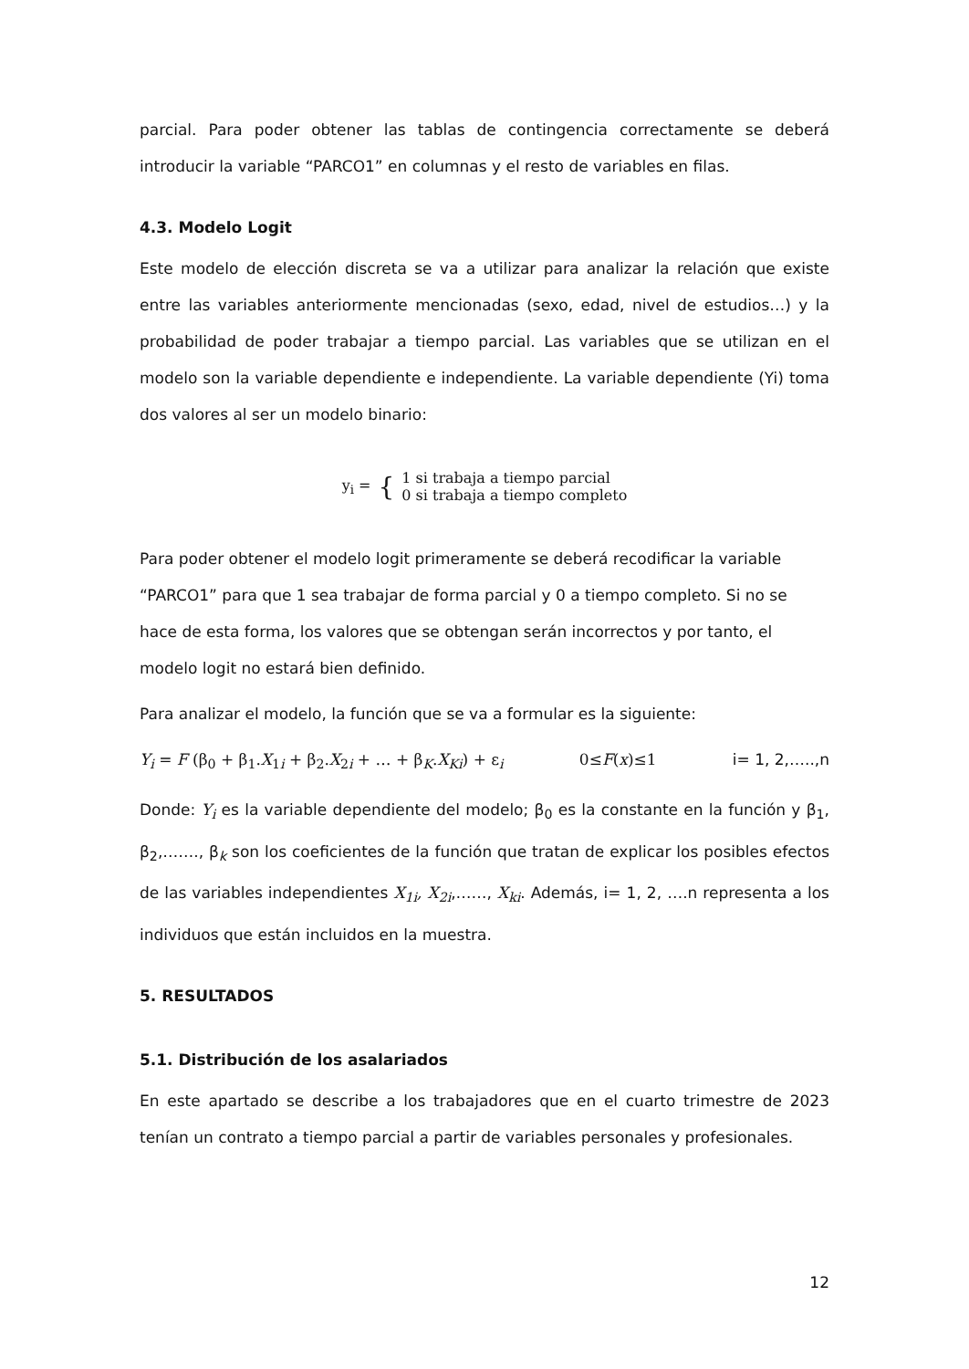parcial. Para poder obtener las tablas de contingencia correctamente se deberá introducir la variable “PARCO1” en columnas y el resto de variables en filas.
4.3. Modelo Logit
Este modelo de elección discreta se va a utilizar para analizar la relación que existe entre las variables anteriormente mencionadas (sexo, edad, nivel de estudios…) y la probabilidad de poder trabajar a tiempo parcial. Las variables que se utilizan en el modelo son la variable dependiente e independiente. La variable dependiente (Yi) toma dos valores al ser un modelo binario:
| y<sub>i</sub> = | { | 1 si trabaja a tiempo parcial 0 si trabaja a tiempo completo |
Para poder obtener el modelo logit primeramente se deberá recodificar la variable “PARCO1” para que 1 sea trabajar de forma parcial y 0 a tiempo completo. Si no se hace de esta forma, los valores que se obtengan serán incorrectos y por tanto, el modelo logit no estará bien definido.
Para analizar el modelo, la función que se va a formular es la siguiente:
Y<sub>i</sub> = F (β<sub>0</sub> + β<sub>1</sub>.X<sub>1i</sub> + β<sub>2</sub>.X<sub>2i</sub> + … + β<sub>K</sub>.X<sub>Ki</sub>) + ε<sub>i</sub> 0≤F(x)≤1 i= 1, 2,…..,n
Donde: Y<sub>i</sub> es la variable dependiente del modelo; β<sub>0</sub> es la constante en la función y β<sub>1</sub>, β<sub>2</sub>,……., β<sub>k</sub> son los coeficientes de la función que tratan de explicar los posibles efectos de las variables independientes X<sub>1i</sub>, X<sub>2i</sub>,……, X<sub>ki</sub>. Además, i= 1, 2, ….n representa a los individuos que están incluidos en la muestra.
5. RESULTADOS
5.1. Distribución de los asalariados
En este apartado se describe a los trabajadores que en el cuarto trimestre de 2023 tenían un contrato a tiempo parcial a partir de variables personales y profesionales.
12